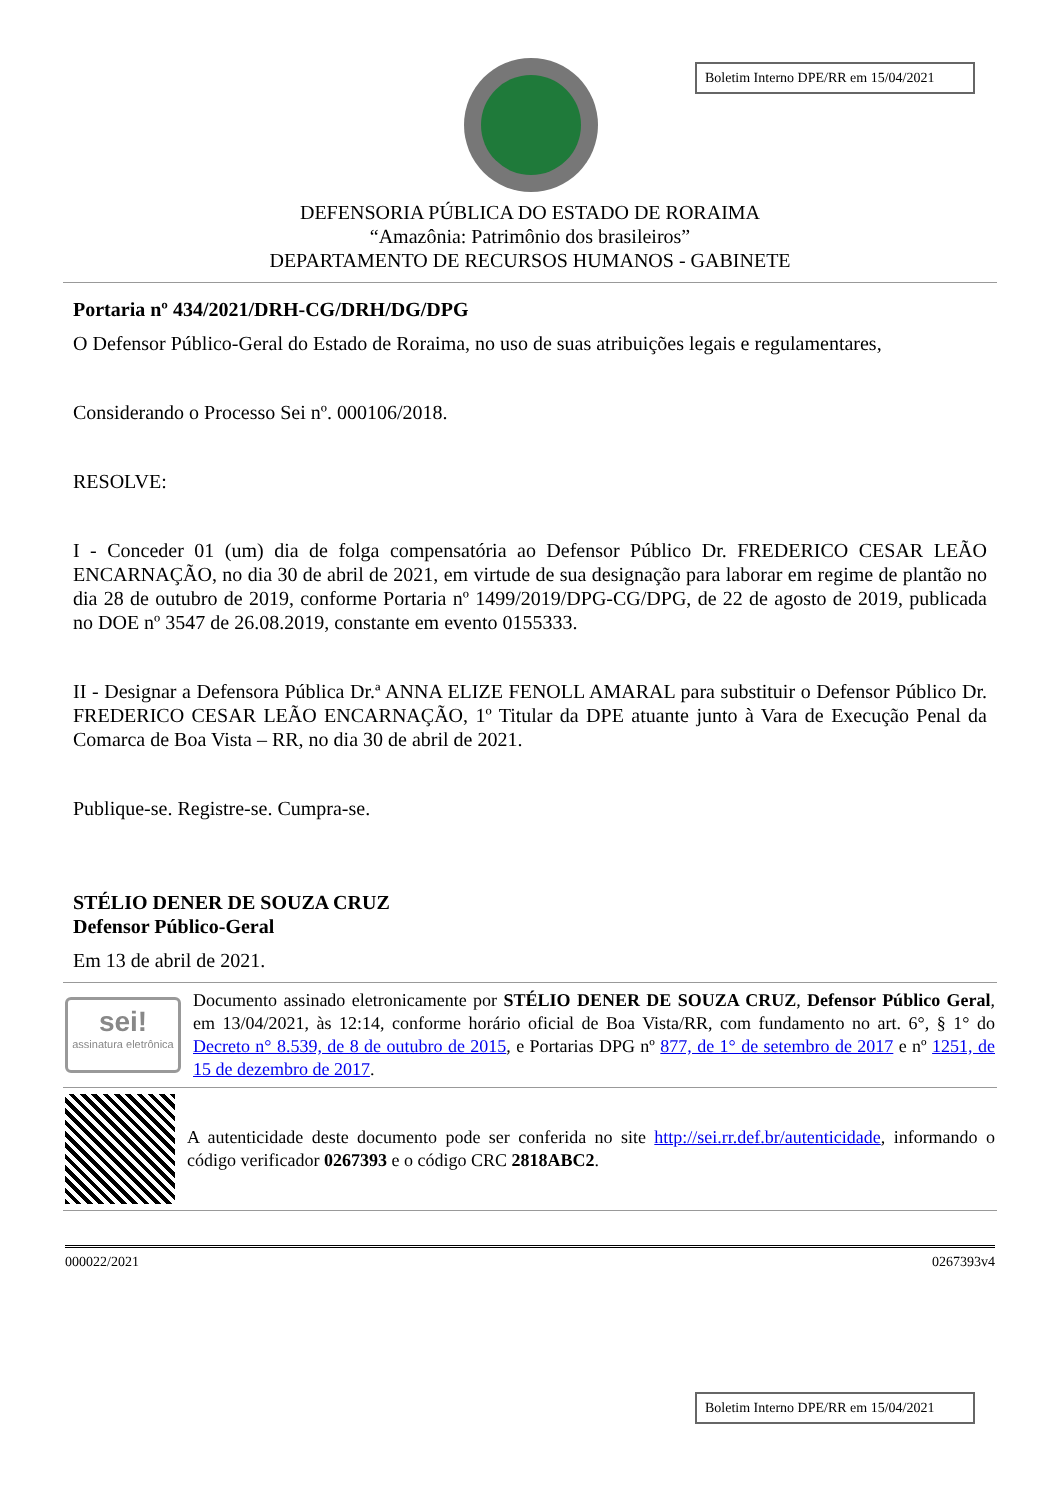Boletim Interno DPE/RR em 15/04/2021
DEFENSORIA PÚBLICA DO ESTADO DE RORAIMA
“Amazônia: Patrimônio dos brasileiros”
DEPARTAMENTO DE RECURSOS HUMANOS - GABINETE
Portaria nº 434/2021/DRH-CG/DRH/DG/DPG
O Defensor Público-Geral do Estado de Roraima, no uso de suas atribuições legais e regulamentares,
Considerando o Processo Sei nº. 000106/2018.
RESOLVE:
I - Conceder 01 (um) dia de folga compensatória ao Defensor Público Dr. FREDERICO CESAR LEÃO ENCARNAÇÃO, no dia 30 de abril de 2021, em virtude de sua designação para laborar em regime de plantão no dia 28 de outubro de 2019, conforme Portaria nº 1499/2019/DPG-CG/DPG, de 22 de agosto de 2019, publicada no DOE nº 3547 de 26.08.2019, constante em evento 0155333.
II - Designar a Defensora Pública Dr.ª ANNA ELIZE FENOLL AMARAL para substituir o Defensor Público Dr. FREDERICO CESAR LEÃO ENCARNAÇÃO, 1º Titular da DPE atuante junto à Vara de Execução Penal da Comarca de Boa Vista – RR, no dia 30 de abril de 2021.
Publique-se. Registre-se. Cumpra-se.
STÉLIO DENER DE SOUZA CRUZ
Defensor Público-Geral
Em 13 de abril de 2021.
sei!
assinatura eletrônica
Documento assinado eletronicamente por STÉLIO DENER DE SOUZA CRUZ, Defensor Público Geral, em 13/04/2021, às 12:14, conforme horário oficial de Boa Vista/RR, com fundamento no art. 6°, § 1° do Decreto n° 8.539, de 8 de outubro de 2015, e Portarias DPG nº 877, de 1° de setembro de 2017 e nº 1251, de 15 de dezembro de 2017.
A autenticidade deste documento pode ser conferida no site http://sei.rr.def.br/autenticidade, informando o código verificador 0267393 e o código CRC 2818ABC2.
000022/2021 0267393v4
Boletim Interno DPE/RR em 15/04/2021